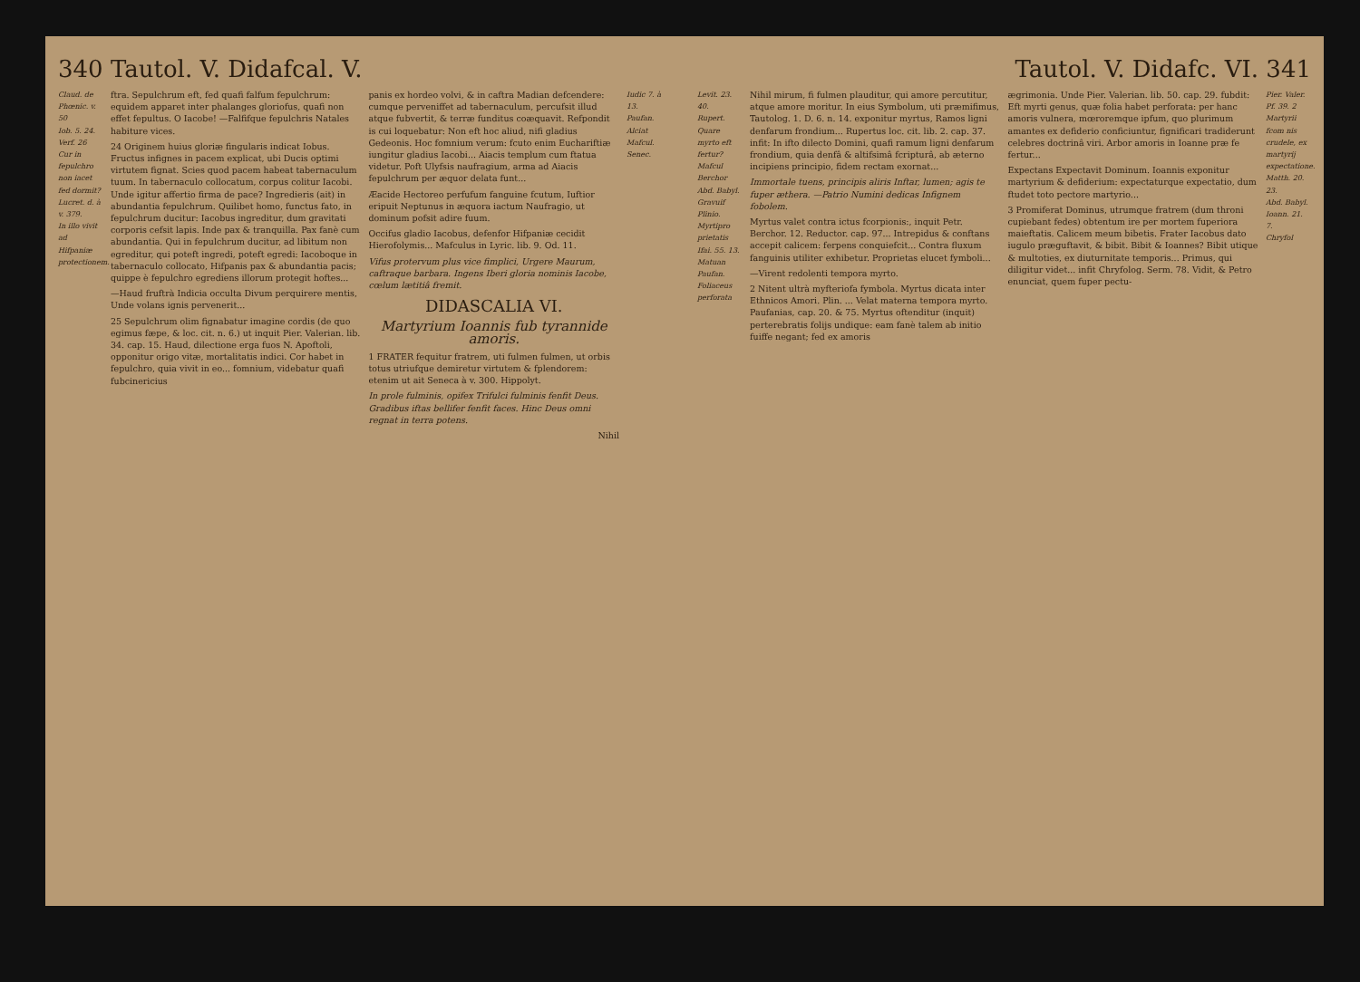340 Tautol. V. Didafcal. V.
Claud. de Phœnic. v. 50
Iob. 5. 24.
Verf. 26
Cur in fepulchro non iacet fed dormit?
Lucret. d. à v. 379.
In illo vivit ad Hifpaniæ protectionem.
ftra. Sepulchrum eft, fed quafi falfum fepulchrum: equidem apparet inter phalanges gloriofus, quafi non effet fepultus. O Iacobe! —Falfifque fepulchris Natales habiture vices.
24 Originem huius gloriæ fingularis indicat Iobus. Fructus infignes in pacem explicat, ubi Ducis optimi virtutem fignat. Scies quod pacem habeat tabernaculum tuum. In tabernaculo collocatum, corpus colitur Iacobi. Unde igitur affertio firma de pace? Ingredieris (ait) in abundantia fepulchrum. Quilibet homo, functus fato, in fepulchrum ducitur: Iacobus ingreditur, dum gravitati corporis cefsit lapis. Inde pax & tranquilla. Pax fanè cum abundantia. Qui in fepulchrum ducitur, ad libitum non egreditur, qui poteft ingredi, poteft egredi: Iacoboque in tabernaculo collocato, Hifpanis pax & abundantia pacis; quippe è fepulchro egrediens illorum protegit hoftes...
—Haud fruftrà Indicia occulta Divum perquirere mentis, Unde volans ignis pervenerit...
25 Sepulchrum olim fignabatur imagine cordis (de quo egimus fæpe, & loc. cit. n. 6.) ut inquit Pier. Valerian. lib. 34. cap. 15. Haud, dilectione erga fuos N. Apoftoli, opponitur origo vitæ, mortalitatis indici. Cor habet in fepulchro, quia vivit in eo... fomnium, videbatur quafi fubcinericius
panis ex hordeo volvi, & in caftra Madian defcendere: cumque perveniffet ad tabernaculum, percufsit illud atque fubvertit, & terræ funditus coæquavit. Refpondit is cui loquebatur: Non eft hoc aliud, nifi gladius Gedeonis. Hoc fomnium verum: fcuto enim Euchariftiæ iungitur gladius Iacobi... Aiacis templum cum ftatua videtur. Poft Ulyfsis naufragium, arma ad Aiacis fepulchrum per æquor delata funt...
Æacide Hectoreo perfufum fanguine fcutum, Iuftior eripuit Neptunus in æquora iactum Naufragio, ut dominum pofsit adire fuum.
Occifus gladio Iacobus, defenfor Hifpaniæ cecidit Hierofolymis... Mafculus in Lyric. lib. 9. Od. 11.
Vifus protervum plus vice fimplici, Urgere Maurum, caftraque barbara. Ingens Iberi gloria nominis Iacobe, cœlum lætitiâ fremit.
DIDASCALIA VI.
Martyrium Ioannis fub tyrannide amoris.
1 FRATER fequitur fratrem, uti fulmen fulmen, ut orbis totus utriufque demiretur virtutem & fplendorem: etenim ut ait Seneca à v. 300. Hippolyt.
In prole fulminis, opifex Trifulci fulminis fenfit Deus. Gradibus iftas bellifer fenfit faces. Hinc Deus omni regnat in terra potens.
Nihil
Iudic 7. à 13.
Paufan.
Alciat
Mafcul.
Senec.
Tautol. V. Didafc. VI. 341
Levit. 23. 40.
Rupert.
Quare myrto eft fertur?
Mafcul
Berchor
Abd. Babyl.
Gravuif
Plinio. Myrtipro prietatis
Ifai. 55. 13.
Matuan
Paufan. Foliaceus perforata
Nihil mirum, fi fulmen plauditur, qui amore percutitur, atque amore moritur. In eius Symbolum, uti præmifimus, Tautolog. 1. D. 6. n. 14. exponitur myrtus, Ramos ligni denfarum frondium... Rupertus loc. cit. lib. 2. cap. 37. infit: In ifto dilecto Domini, quafi ramum ligni denfarum frondium, quia denfâ & altifsimâ fcripturâ, ab æterno incipiens principio, fidem rectam exornat...
Immortale tuens, principis aliris Inftar, lumen; agis te fuper æthera. —Patrio Numini dedicas Infignem fobolem.
Myrtus valet contra ictus fcorpionis:, inquit Petr. Berchor. 12. Reductor. cap. 97... Intrepidus & conftans accepit calicem: ferpens conquiefcit... Contra fluxum fanguinis utiliter exhibetur. Proprietas elucet fymboli...
—Virent redolenti tempora myrto.
2 Nitent ultrà myfteriofa fymbola. Myrtus dicata inter Ethnicos Amori. Plin. ... Velat materna tempora myrto. Paufanias, cap. 20. & 75. Myrtus oftenditur (inquit) perterebratis folijs undique: eam fanè talem ab initio fuiffe negant; fed ex amoris
ægrimonia. Unde Pier. Valerian. lib. 50. cap. 29. fubdit: Eft myrti genus, quæ folia habet perforata: per hanc amoris vulnera, mœroremque ipfum, quo plurimum amantes ex defiderio conficiuntur, fignificari tradiderunt celebres doctrinâ viri. Arbor amoris in Ioanne præ fe fertur...
Expectans Expectavit Dominum. Ioannis exponitur martyrium & defiderium: expectaturque expectatio, dum ftudet toto pectore martyrio...
3 Promiferat Dominus, utrumque fratrem (dum throni cupiebant fedes) obtentum ire per mortem fuperiora maieftatis. Calicem meum bibetis. Frater Iacobus dato iugulo præguftavit, & bibit. Bibit & Ioannes? Bibit utique & multoties, ex diuturnitate temporis... Primus, qui diligitur videt... infit Chryfolog. Serm. 78. Vidit, & Petro enunciat, quem fuper pectu-
Pier. Valer.
Pf. 39. 2
Martyrii fcom nis crudele, ex martyrij expectatione.
Matth. 20. 23.
Abd. Babyl.
Ioann. 21. 7.
Chryfol